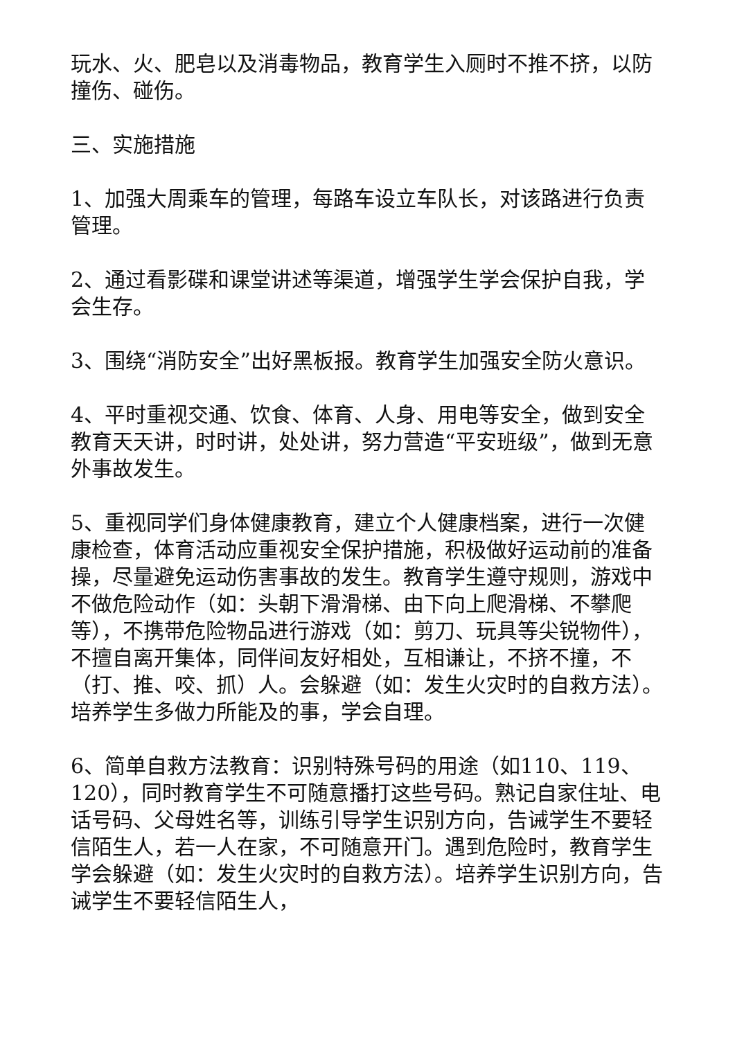玩水、火、肥皂以及消毒物品，教育学生入厕时不推不挤，以防撞伤、碰伤。
三、实施措施
1、加强大周乘车的管理，每路车设立车队长，对该路进行负责管理。
2、通过看影碟和课堂讲述等渠道，增强学生学会保护自我，学会生存。
3、围绕“消防安全”出好黑板报。教育学生加强安全防火意识。
4、平时重视交通、饮食、体育、人身、用电等安全，做到安全教育天天讲，时时讲，处处讲，努力营造“平安班级”，做到无意外事故发生。
5、重视同学们身体健康教育，建立个人健康档案，进行一次健康检查，体育活动应重视安全保护措施，积极做好运动前的准备操，尽量避免运动伤害事故的发生。教育学生遵守规则，游戏中不做危险动作（如：头朝下滑滑梯、由下向上爬滑梯、不攀爬等），不携带危险物品进行游戏（如：剪刀、玩具等尖锐物件），不擅自离开集体，同伴间友好相处，互相谦让，不挤不撞，不（打、推、咬、抓）人。会躲避（如：发生火灾时的自救方法）。培养学生多做力所能及的事，学会自理。
6、简单自救方法教育：识别特殊号码的用途（如110、119、120），同时教育学生不可随意播打这些号码。熟记自家住址、电话号码、父母姓名等，训练引导学生识别方向，告诫学生不要轻信陌生人，若一人在家，不可随意开门。遇到危险时，教育学生学会躲避（如：发生火灾时的自救方法）。培养学生识别方向，告诫学生不要轻信陌生人，